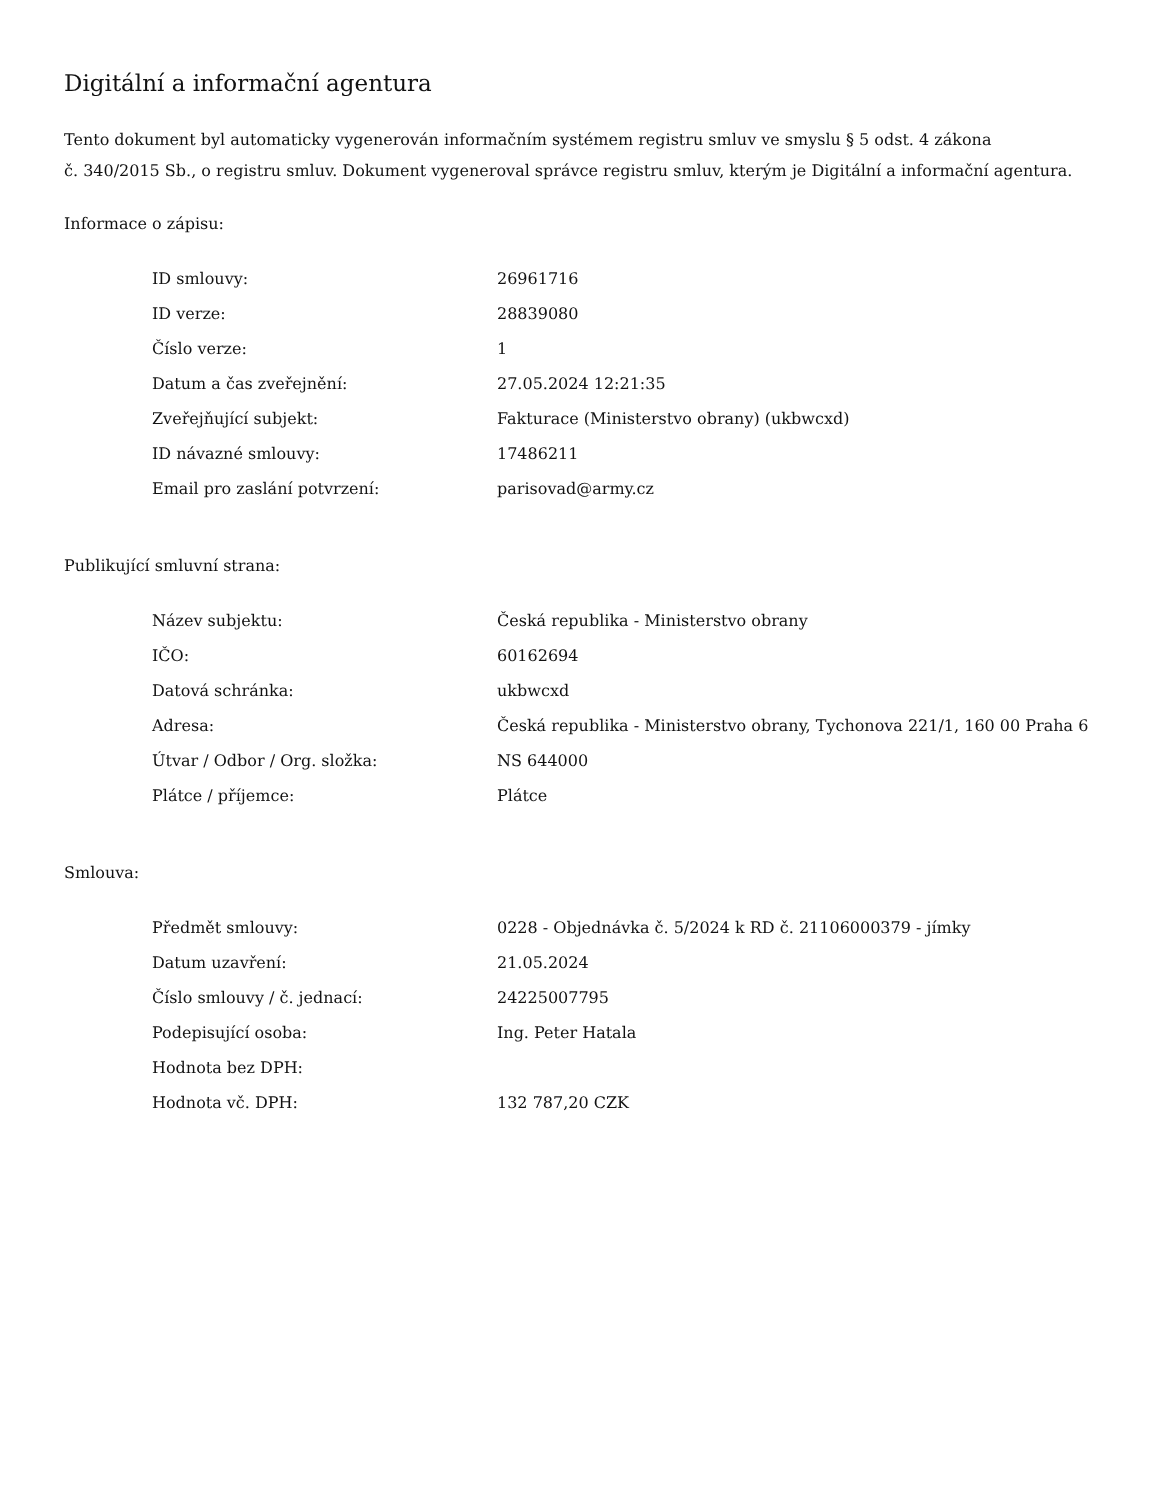Digitální a informační agentura
Tento dokument byl automaticky vygenerován informačním systémem registru smluv ve smyslu § 5 odst. 4 zákona
č. 340/2015 Sb., o registru smluv. Dokument vygeneroval správce registru smluv, kterým je Digitální a informační agentura.
Informace o zápisu:
| ID smlouvy: | 26961716 |
| ID verze: | 28839080 |
| Číslo verze: | 1 |
| Datum a čas zveřejnění: | 27.05.2024 12:21:35 |
| Zveřejňující subjekt: | Fakturace (Ministerstvo obrany) (ukbwcxd) |
| ID návazné smlouvy: | 17486211 |
| Email pro zaslání potvrzení: | parisovad@army.cz |
Publikující smluvní strana:
| Název subjektu: | Česká republika - Ministerstvo obrany |
| IČO: | 60162694 |
| Datová schránka: | ukbwcxd |
| Adresa: | Česká republika - Ministerstvo obrany, Tychonova 221/1, 160 00 Praha 6 |
| Útvar / Odbor / Org. složka: | NS 644000 |
| Plátce / příjemce: | Plátce |
Smlouva:
| Předmět smlouvy: | 0228 - Objednávka č. 5/2024 k RD č. 21106000379 - jímky |
| Datum uzavření: | 21.05.2024 |
| Číslo smlouvy / č. jednací: | 24225007795 |
| Podepisující osoba: | Ing. Peter Hatala |
| Hodnota bez DPH: | |
| Hodnota vč. DPH: | 132 787,20 CZK |